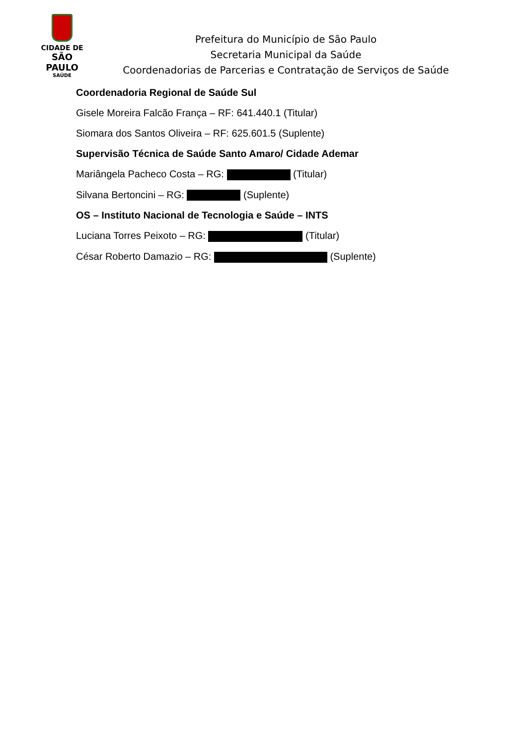CIDADE DE
SÃO PAULO
SAÚDE
Prefeitura do Município de São Paulo
Secretaria Municipal da Saúde
Coordenadorias de Parcerias e Contratação de Serviços de Saúde
Coordenadoria Regional de Saúde Sul
Gisele Moreira Falcão França – RF: 641.440.1 (Titular)
Siomara dos Santos Oliveira – RF: 625.601.5 (Suplente)
Supervisão Técnica de Saúde Santo Amaro/ Cidade Ademar
Mariângela Pacheco Costa – RG: (Titular)
Silvana Bertoncini – RG: (Suplente)
OS – Instituto Nacional de Tecnologia e Saúde – INTS
Luciana Torres Peixoto – RG: (Titular)
César Roberto Damazio – RG: (Suplente)